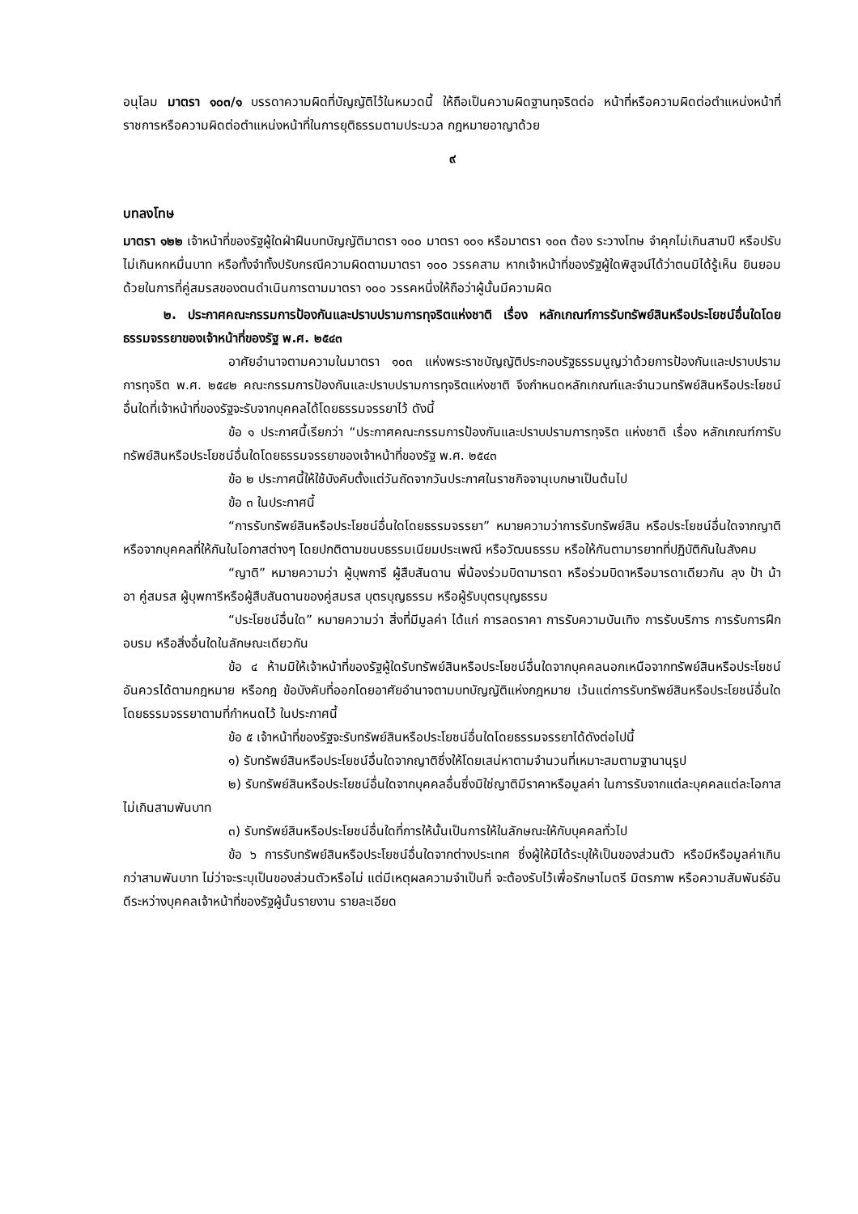อนุโลม มาตรา ๑๐๓/๑ บรรดาความผิดที่บัญญัติไว้ในหมวดนี้ ให้ถือเป็นความผิดฐานทุจริตต่อ หน้าที่หรือความผิดต่อตำแหน่งหน้าที่ราชการหรือความผิดต่อตำแหน่งหน้าที่ในการยุติธรรมตามประมวล กฎหมายอาญาด้วย
๙
บทลงโทษ
มาตรา ๑๒๒ เจ้าหน้าที่ของรัฐผู้ใดฝ่าฝืนบทบัญญัติมาตรา ๑๐๐ มาตรา ๑๐๑ หรือมาตรา ๑๐๓ ต้อง ระวางโทษ จำคุกไม่เกินสามปี หรือปรับไม่เกินหกหมื่นบาท หรือทั้งจำทั้งปรับกรณีความผิดตามมาตรา ๑๐๐ วรรคสาม หากเจ้าหน้าที่ของรัฐผู้ใดพิสูจน์ได้ว่าตนมิได้รู้เห็น ยินยอมด้วยในการที่คู่สมรสของตนดำเนินการตามมาตรา ๑๐๐ วรรคหนึ่งให้ถือว่าผู้นั้นมีความผิด
๒. ประกาศคณะกรรมการป้องกันและปราบปรามการทุจริตแห่งชาติ เรื่อง หลักเกณฑ์การรับทรัพย์สินหรือประโยชน์อื่นใดโดยธรรมจรรยาของเจ้าหน้าที่ของรัฐ พ.ศ. ๒๕๔๓
อาศัยอำนาจตามความในมาตรา ๑๐๓ แห่งพระราชบัญญัติประกอบรัฐธรรมนูญว่าด้วยการป้องกันและปราบปรามการทุจริต พ.ศ. ๒๕๔๒ คณะกรรมการป้องกันและปราบปรามการทุจริตแห่งชาติ จึงกำหนดหลักเกณฑ์และจำนวนทรัพย์สินหรือประโยชน์อื่นใดที่เจ้าหน้าที่ของรัฐจะรับจากบุคคลได้โดยธรรมจรรยาไว้ ดังนี้
ข้อ ๑ ประกาศนี้เรียกว่า “ประกาศคณะกรรมการป้องกันและปราบปรามการทุจริต แห่งชาติ เรื่อง หลักเกณฑ์การับทรัพย์สินหรือประโยชน์อื่นใดโดยธรรมจรรยาของเจ้าหน้าที่ของรัฐ พ.ศ. ๒๕๔๓
ข้อ ๒ ประกาศนี้ให้ใช้บังคับตั้งแต่วันถัดจากวันประกาศในราชกิจจานุเบกษาเป็นต้นไป
ข้อ ๓ ในประกาศนี้
“การรับทรัพย์สินหรือประโยชน์อื่นใดโดยธรรมจรรยา” หมายความว่าการรับทรัพย์สิน หรือประโยชน์อื่นใดจากญาติหรือจากบุคคลที่ให้กันในโอกาสต่างๆ โดยปกติตามขนบธรรมเนียมประเพณี หรือวัฒนธรรม หรือให้กันตามารยาทที่ปฏิบัติกันในสังคม
“ญาติ” หมายความว่า ผู้บุพการี ผู้สืบสันดาน พี่น้องร่วมบิดามารดา หรือร่วมบิดาหรือมารดาเดียวกัน ลุง ป้า น้า อา คู่สมรส ผู้บุพการีหรือผู้สืบสันดานของคู่สมรส บุตรบุญธรรม หรือผู้รับบุตรบุญธรรม
“ประโยชน์อื่นใด” หมายความว่า สิ่งที่มีมูลค่า ได้แก่ การลดราคา การรับความบันเทิง การรับบริการ การรับการฝึกอบรม หรือสิ่งอื่นใดในลักษณะเดียวกัน
ข้อ ๔ ห้ามมิให้เจ้าหน้าที่ของรัฐผู้ใดรับทรัพย์สินหรือประโยชน์อื่นใดจากบุคคลนอกเหนือจากทรัพย์สินหรือประโยชน์อันควรได้ตามกฎหมาย หรือกฎ ข้อบังคับที่ออกโดยอาศัยอำนาจตามบทบัญญัติแห่งกฎหมาย เว้นแต่การรับทรัพย์สินหรือประโยชน์อื่นใดโดยธรรมจรรยาตามที่กำหนดไว้ ในประกาศนี้
ข้อ ๕ เจ้าหน้าที่ของรัฐจะรับทรัพย์สินหรือประโยชน์อื่นใดโดยธรรมจรรยาได้ดังต่อไปนี้
๑) รับทรัพย์สินหรือประโยชน์อื่นใดจากญาติซึ่งให้โดยเสน่หาตามจำนวนที่เหมาะสมตามฐานานุรูป
๒) รับทรัพย์สินหรือประโยชน์อื่นใดจากบุคคลอื่นซึ่งมิใช่ญาติมีราคาหรือมูลค่า ในการรับจากแต่ละบุคคลแต่ละโอกาสไม่เกินสามพันบาท
๓) รับทรัพย์สินหรือประโยชน์อื่นใดที่การให้นั้นเป็นการให้ในลักษณะให้กับบุคคลทั่วไป
ข้อ ๖ การรับทรัพย์สินหรือประโยชน์อื่นใดจากต่างประเทศ ซึ่งผู้ให้มิได้ระบุให้เป็นของส่วนตัว หรือมีหรือมูลค่าเกินกว่าสามพันบาท ไม่ว่าจะระบุเป็นของส่วนตัวหรือไม่ แต่มีเหตุผลความจำเป็นที่ จะต้องรับไว้เพื่อรักษาไมตรี มิตรภาพ หรือความสัมพันธ์อันดีระหว่างบุคคลเจ้าหน้าที่ของรัฐผู้นั้นรายงาน รายละเอียด